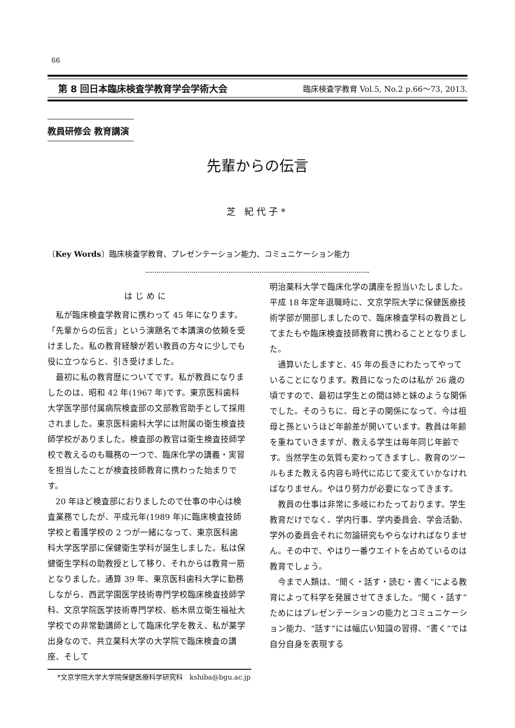66
第 8 回日本臨床検査学教育学会学術大会 臨床検査学教育 Vol.5, No.2 p.66～73, 2013.
教員研修会 教育講演
先輩からの伝言
芝 紀代子*
〔Key Words〕臨床検査学教育、プレゼンテーション能力、コミュニケーション能力
はじめに
私が臨床検査学教育に携わって 45 年になります。「先輩からの伝言」という演題名で本講演の依頼を受けました。私の教育経験が若い教員の方々に少しでも役に立つならと、引き受けました。
最初に私の教育歴についてです。私が教員になりましたのは、昭和 42 年(1967 年)です。東京医科歯科大学医学部付属病院検査部の文部教官助手として採用されました。東京医科歯科大学には附属の衛生検査技師学校がありました。検査部の教官は衛生検査技師学校で教えるのも職務の一つで、臨床化学の講義・実習を担当したことが検査技師教育に携わった始まりです。
20 年ほど検査部におりましたので仕事の中心は検査業務でしたが、平成元年(1989 年)に臨床検査技師学校と看護学校の 2 つが一緒になって、東京医科歯科大学医学部に保健衛生学科が誕生しました。私は保健衛生学科の助教授として移り、それからは教育一筋となりました。通算 39 年、東京医科歯科大学に勤務しながら、西武学園医学技術専門学校臨床検査技師学科、文京学院医学技術専門学校、栃木県立衛生福祉大学校での非常勤講師として臨床化学を教え、私が薬学出身なので、共立薬科大学の大学院で臨床検査の講座、そして
明治薬科大学で臨床化学の講座を担当いたしました。平成 18 年定年退職時に、文京学院大学に保健医療技術学部が開部しましたので、臨床検査学科の教員としてまたもや臨床検査技師教育に携わることとなりました。
通算いたしますと、45 年の長きにわたってやっていることになります。教員になったのは私が 26 歳の頃ですので、最初は学生との間は姉と妹のような関係でした。そのうちに、母と子の関係になって、今は祖母と孫というほど年齢差が開いています。教員は年齢を重ねていきますが、教える学生は毎年同じ年齢です。当然学生の気質も変わってきますし、教育のツールもまた教える内容も時代に応じて変えていかなければなりません。やはり努力が必要になってきます。
教員の仕事は非常に多岐にわたっております。学生教育だけでなく、学内行事、学内委員会、学会活動、学外の委員会それに勿論研究もやらなければなりません。その中で、やはり一番ウエイトを占めているのは教育でしょう。
今まで人類は、“聞く・話す・読む・書く”による教育によって科学を発展させてきました。“聞く・話す”ためにはプレゼンテーションの能力とコミュニケーション能力、“話す”には幅広い知識の習得、“書く”では自分自身を表現する
*文京学院大学大学院保健医療科学研究科　kshiba@bgu.ac.jp